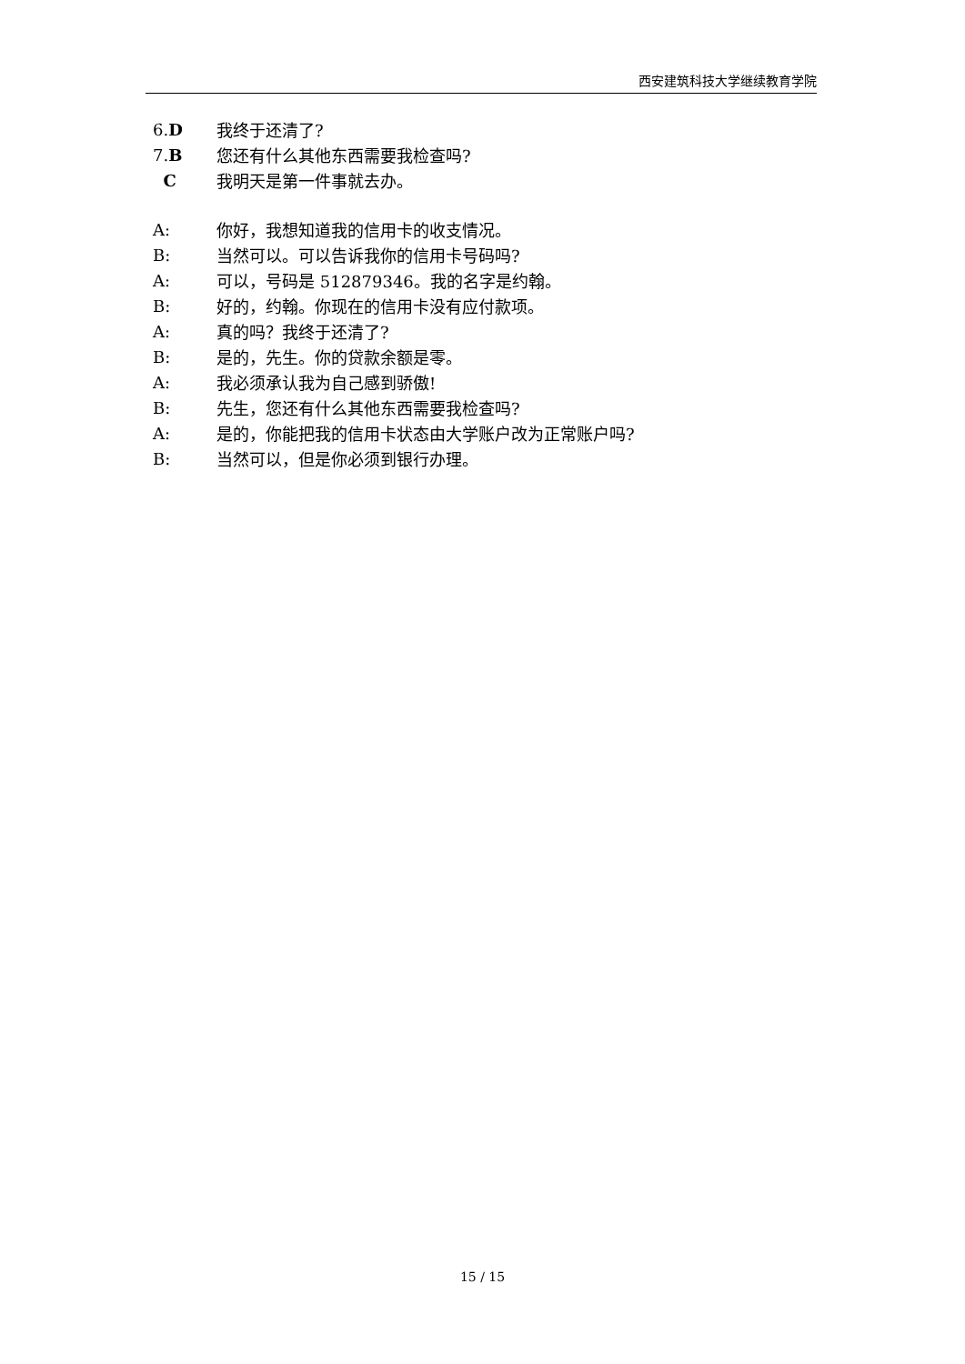西安建筑科技大学继续教育学院
6.D 我终于还清了?
7.B 您还有什么其他东西需要我检查吗?
C我明天是第一件事就去办。
A: 你好，我想知道我的信用卡的收支情况。
B: 当然可以。可以告诉我你的信用卡号码吗?
A: 可以，号码是 512879346。我的名字是约翰。
B: 好的，约翰。你现在的信用卡没有应付款项。
A: 真的吗？我终于还清了?
B: 是的，先生。你的贷款余额是零。
A: 我必须承认我为自己感到骄傲!
B: 先生，您还有什么其他东西需要我检查吗?
A: 是的，你能把我的信用卡状态由大学账户改为正常账户吗?
B: 当然可以，但是你必须到银行办理。
15 / 15